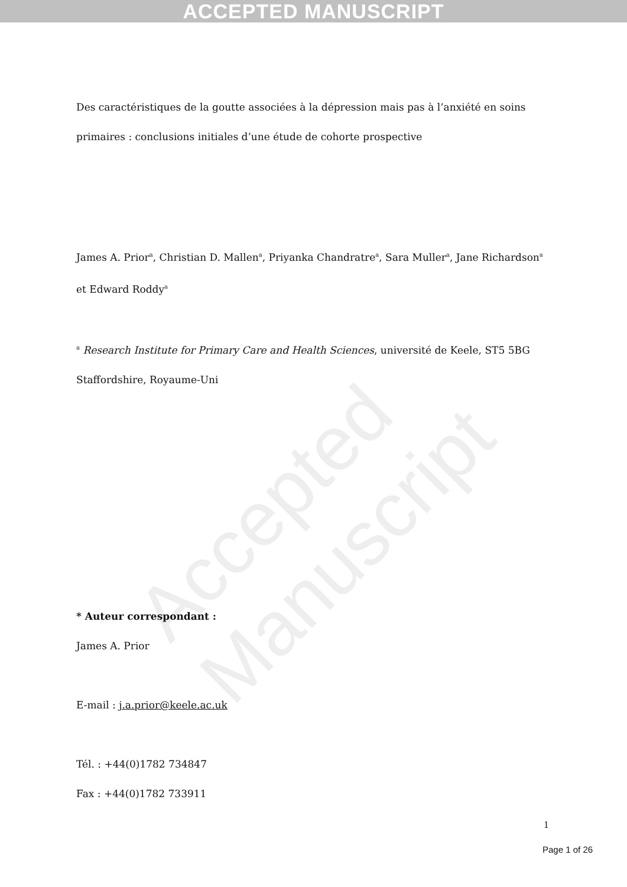ACCEPTED MANUSCRIPT
Accepted Manuscript
Des caractéristiques de la goutte associées à la dépression mais pas à l’anxiété en soins primaires : conclusions initiales d’une étude de cohorte prospective
James A. Prior<sup>a</sup>, Christian D. Mallen<sup>a</sup>, Priyanka Chandratre<sup>a</sup>, Sara Muller<sup>a</sup>, Jane Richardson<sup>a</sup> et Edward Roddy<sup>a</sup>
<sup>a</sup> Research Institute for Primary Care and Health Sciences, université de Keele, ST5 5BG Staffordshire, Royaume-Uni
* Auteur correspondant :
James A. Prior
E-mail : j.a.prior@keele.ac.uk
Tél. : +44(0)1782 734847
Fax : +44(0)1782 733911
1
Page 1 of 26